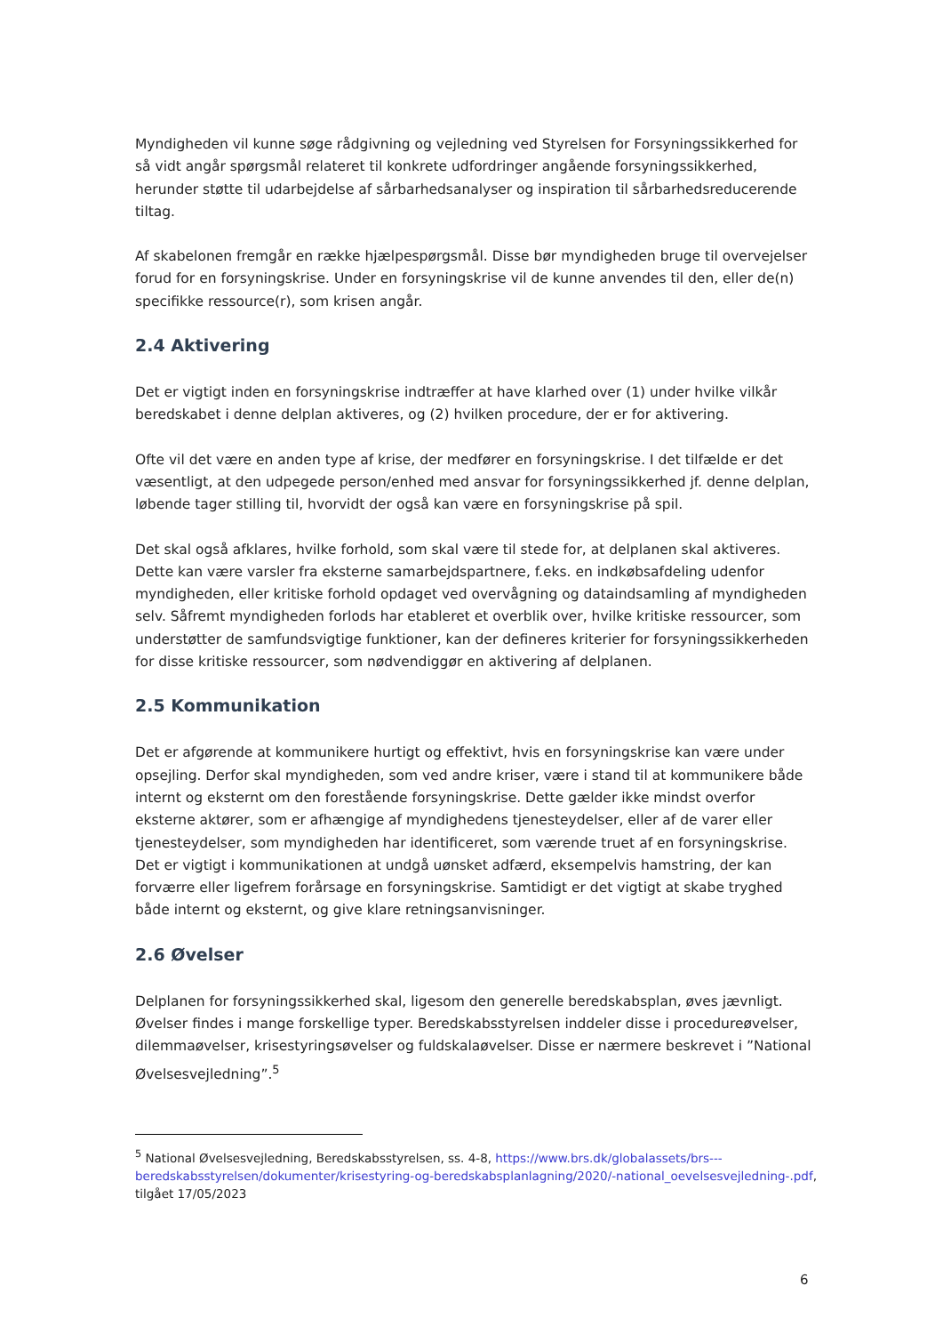Myndigheden vil kunne søge rådgivning og vejledning ved Styrelsen for Forsyningssikkerhed for så vidt angår spørgsmål relateret til konkrete udfordringer angående forsyningssikkerhed, herunder støtte til udarbejdelse af sårbarhedsanalyser og inspiration til sårbarhedsreducerende tiltag.
Af skabelonen fremgår en række hjælpespørgsmål. Disse bør myndigheden bruge til overvejelser forud for en forsyningskrise. Under en forsyningskrise vil de kunne anvendes til den, eller de(n) specifikke ressource(r), som krisen angår.
2.4 Aktivering
Det er vigtigt inden en forsyningskrise indtræffer at have klarhed over (1) under hvilke vilkår beredskabet i denne delplan aktiveres, og (2) hvilken procedure, der er for aktivering.
Ofte vil det være en anden type af krise, der medfører en forsyningskrise. I det tilfælde er det væsentligt, at den udpegede person/enhed med ansvar for forsyningssikkerhed jf. denne delplan, løbende tager stilling til, hvorvidt der også kan være en forsyningskrise på spil.
Det skal også afklares, hvilke forhold, som skal være til stede for, at delplanen skal aktiveres. Dette kan være varsler fra eksterne samarbejdspartnere, f.eks. en indkøbsafdeling udenfor myndigheden, eller kritiske forhold opdaget ved overvågning og dataindsamling af myndigheden selv. Såfremt myndigheden forlods har etableret et overblik over, hvilke kritiske ressourcer, som understøtter de samfundsvigtige funktioner, kan der defineres kriterier for forsyningssikkerheden for disse kritiske ressourcer, som nødvendiggør en aktivering af delplanen.
2.5 Kommunikation
Det er afgørende at kommunikere hurtigt og effektivt, hvis en forsyningskrise kan være under opsejling. Derfor skal myndigheden, som ved andre kriser, være i stand til at kommunikere både internt og eksternt om den forestående forsyningskrise. Dette gælder ikke mindst overfor eksterne aktører, som er afhængige af myndighedens tjenesteydelser, eller af de varer eller tjenesteydelser, som myndigheden har identificeret, som værende truet af en forsyningskrise. Det er vigtigt i kommunikationen at undgå uønsket adfærd, eksempelvis hamstring, der kan forværre eller ligefrem forårsage en forsyningskrise. Samtidigt er det vigtigt at skabe tryghed både internt og eksternt, og give klare retningsanvisninger.
2.6 Øvelser
Delplanen for forsyningssikkerhed skal, ligesom den generelle beredskabsplan, øves jævnligt. Øvelser findes i mange forskellige typer. Beredskabsstyrelsen inddeler disse i procedureøvelser, dilemmaøvelser, krisestyringsøvelser og fuldskalaøvelser. Disse er nærmere beskrevet i ”National Øvelsesvejledning”.<sup>5</sup>
<sup>5</sup> National Øvelsesvejledning, Beredskabsstyrelsen, ss. 4-8, https://www.brs.dk/globalassets/brs---beredskabsstyrelsen/dokumenter/krisestyring-og-beredskabsplanlagning/2020/-national_oevelsesvejledning-.pdf, tilgået 17/05/2023
6